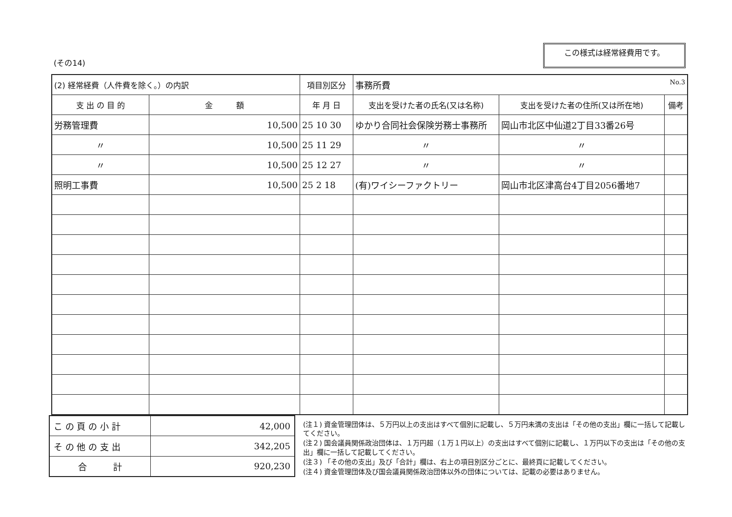(その14)
この様式は経常経費用です。
| (2) 経常経費（人件費を除く。）の内訳 | | 項目別区分 | 事務所費 No.3 | | |
| 支 出 の 目 的 | 金 額 | 年 月 日 | 支出を受けた者の氏名(又は名称) | 支出を受けた者の住所(又は所在地) | 備考 |
| 労務管理費 | 10,500 | 25 10 30 | ゆかり合同社会保険労務士事務所 | 岡山市北区中仙道2丁目33番26号 | |
| 〃 | 10,500 | 25 11 29 | 〃 | 〃 | |
| 〃 | 10,500 | 25 12 27 | 〃 | 〃 | |
| 照明工事費 | 10,500 | 25 2 18 | (有)ワイシーファクトリー | 岡山市北区津高台4丁目2056番地7 | |
| こ の 頁 の 小 計 | 42,000 |
| そ の 他 の 支 出 | 342,205 |
| 合 計 | 920,230 |
(注１) 資金管理団体は、５万円以上の支出はすべて個別に記載し、５万円未満の支出は「その他の支出」欄に一括して記載してください。
(注２) 国会議員関係政治団体は、１万円超（１万１円以上）の支出はすべて個別に記載し、１万円以下の支出は「その他の支出」欄に一括して記載してください。
(注３) 「その他の支出」及び「合計」欄は、右上の項目別区分ごとに、最終頁に記載してください。
(注４) 資金管理団体及び国会議員関係政治団体以外の団体については、記載の必要はありません。